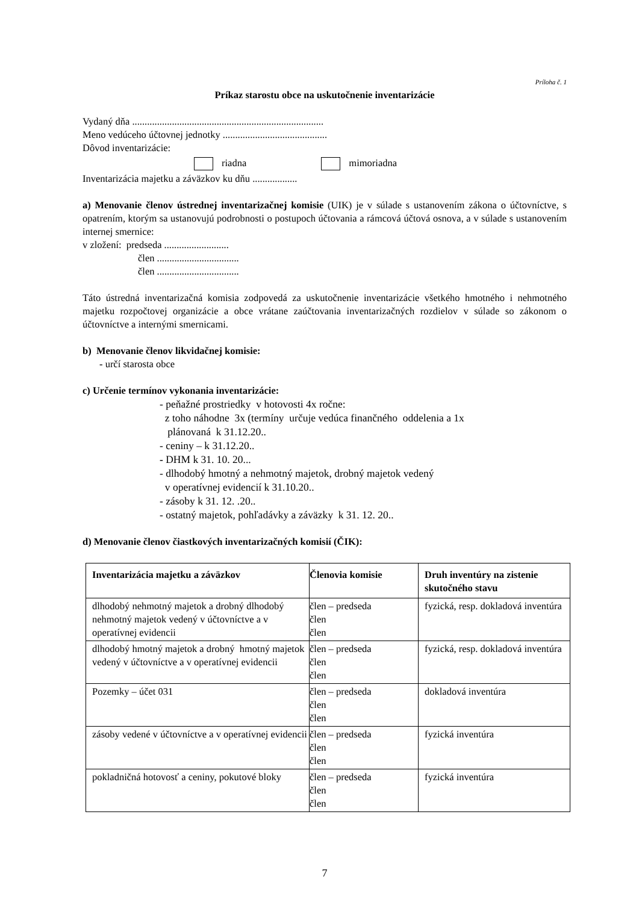Príloha č. 1
Príkaz starostu obce na uskutočnenie inventarizácie
Vydaný dňa .............................................................................
Meno vedúceho účtovnej jednotky ..........................................
Dôvod inventarizácie:
riadna mimoriadna
Inventarizácia majetku a záväzkov ku dňu ..................
a) Menovanie členov ústrednej inventarizačnej komisie (UIK) je v súlade s ustanovením zákona o účtovníctve, s opatrením, ktorým sa ustanovujú podrobnosti o postupoch účtovania a rámcová účtová osnova, a v súlade s ustanovením internej smernice:
v zložení: predseda ..........................
člen .................................
člen .................................
Táto ústredná inventarizačná komisia zodpovedá za uskutočnenie inventarizácie všetkého hmotného i nehmotného majetku rozpočtovej organizácie a obce vrátane zaúčtovania inventarizačných rozdielov v súlade so zákonom o účtovníctve a internými smernicami.
b) Menovanie členov likvidačnej komisie:
- určí starosta obce
c) Určenie termínov vykonania inventarizácie:
- peňažné prostriedky v hotovosti 4x ročne:
z toho náhodne 3x (termíny určuje vedúca finančného oddelenia a 1x
plánovaná k 31.12.20..
- ceniny – k 31.12.20..
- DHM k 31. 10. 20...
- dlhodobý hmotný a nehmotný majetok, drobný majetok vedený
v operatívnej evidencií k 31.10.20..
- zásoby k 31. 12. .20..
- ostatný majetok, pohľadávky a záväzky k 31. 12. 20..
d) Menovanie členov čiastkových inventarizačných komisií (ČIK):
| Inventarizácia majetku a záväzkov | Členovia komisie | Druh inventúry na zistenie skutočného stavu |
| --- | --- | --- |
| dlhodobý nehmotný majetok a drobný dlhodobý nehmotný majetok vedený v účtovníctve a v operatívnej evidencii | člen – predseda člen člen | fyzická, resp. dokladová inventúra |
| dlhodobý hmotný majetok a drobný hmotný majetok vedený v účtovníctve a v operatívnej evidencii | člen – predseda člen člen | fyzická, resp. dokladová inventúra |
| Pozemky – účet 031 | člen – predseda člen člen | dokladová inventúra |
| zásoby vedené v účtovníctve a v operatívnej evidencii | člen – predseda člen člen | fyzická inventúra |
| pokladničná hotovosť a ceniny, pokutové bloky | člen – predseda člen člen | fyzická inventúra |
7